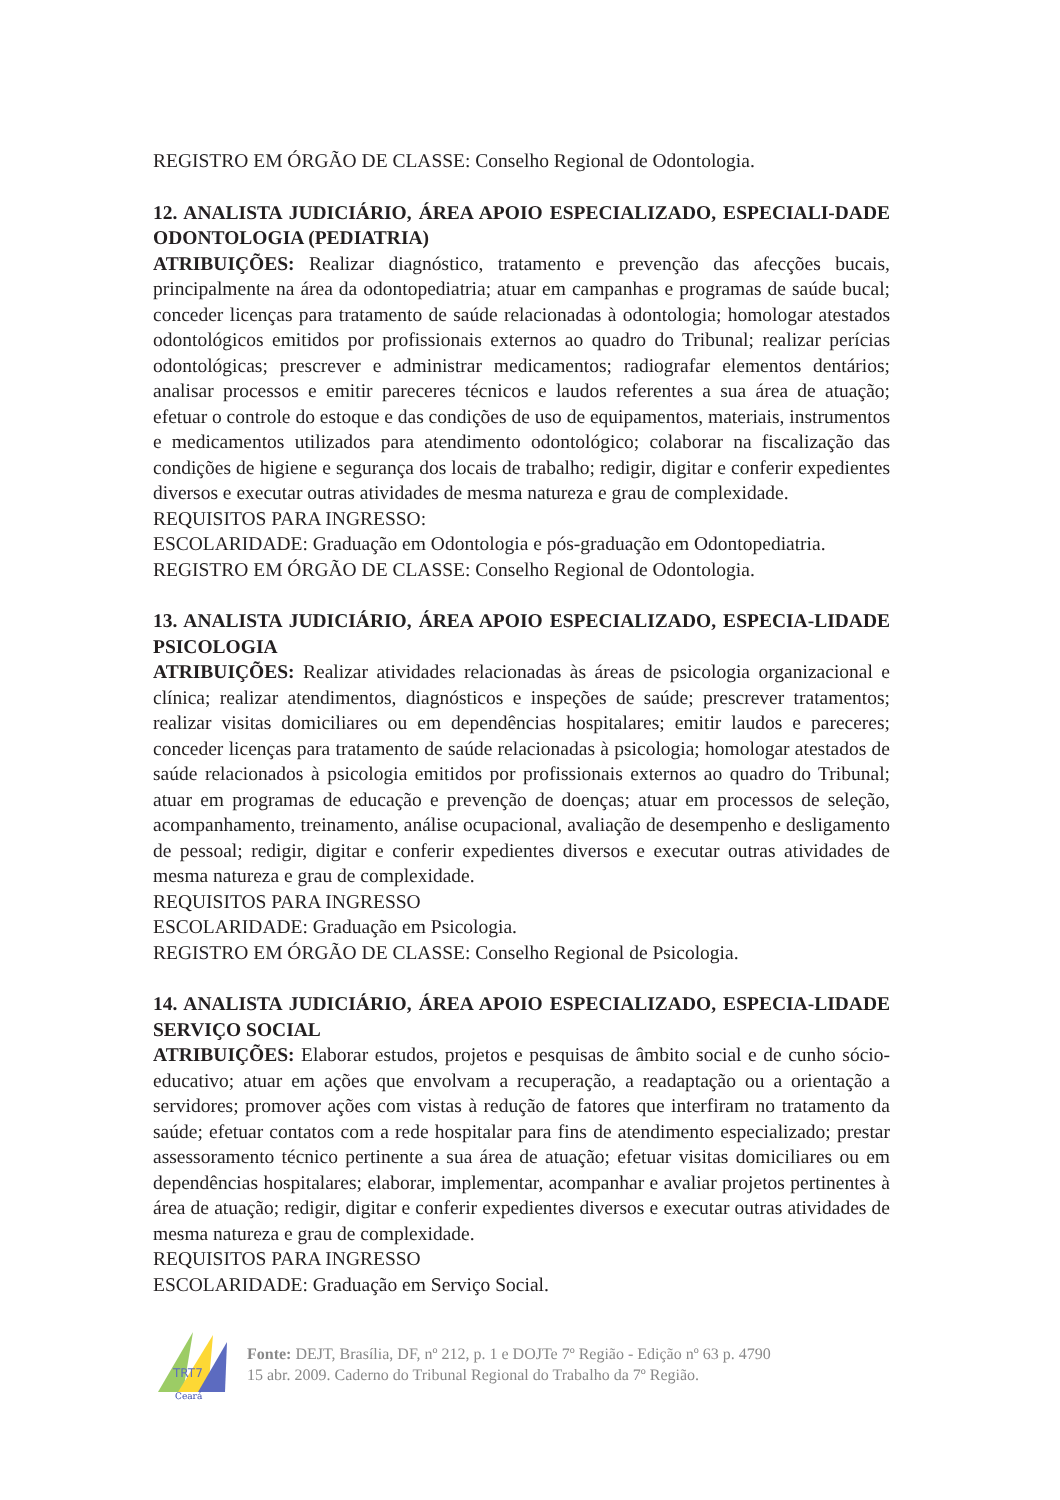REGISTRO EM ÓRGÃO DE CLASSE: Conselho Regional de Odontologia.
12. ANALISTA JUDICIÁRIO, ÁREA APOIO ESPECIALIZADO, ESPECIALI-DADE ODONTOLOGIA (PEDIATRIA)
ATRIBUIÇÕES: Realizar diagnóstico, tratamento e prevenção das afecções bucais, principalmente na área da odontopediatria; atuar em campanhas e programas de saúde bucal; conceder licenças para tratamento de saúde relacionadas à odontologia; homologar atestados odontológicos emitidos por profissionais externos ao quadro do Tribunal; realizar perícias odontológicas; prescrever e administrar medicamentos; radiografar elementos dentários; analisar processos e emitir pareceres técnicos e laudos referentes a sua área de atuação; efetuar o controle do estoque e das condições de uso de equipamentos, materiais, instrumentos e medicamentos utilizados para atendimento odontológico; colaborar na fiscalização das condições de higiene e segurança dos locais de trabalho; redigir, digitar e conferir expedientes diversos e executar outras atividades de mesma natureza e grau de complexidade.
REQUISITOS PARA INGRESSO:
ESCOLARIDADE: Graduação em Odontologia e pós-graduação em Odontopediatria.
REGISTRO EM ÓRGÃO DE CLASSE: Conselho Regional de Odontologia.
13. ANALISTA JUDICIÁRIO, ÁREA APOIO ESPECIALIZADO, ESPECIA-LIDADE PSICOLOGIA
ATRIBUIÇÕES: Realizar atividades relacionadas às áreas de psicologia organizacional e clínica; realizar atendimentos, diagnósticos e inspeções de saúde; prescrever tratamentos; realizar visitas domiciliares ou em dependências hospitalares; emitir laudos e pareceres; conceder licenças para tratamento de saúde relacionadas à psicologia; homologar atestados de saúde relacionados à psicologia emitidos por profissionais externos ao quadro do Tribunal; atuar em programas de educação e prevenção de doenças; atuar em processos de seleção, acompanhamento, treinamento, análise ocupacional, avaliação de desempenho e desligamento de pessoal; redigir, digitar e conferir expedientes diversos e executar outras atividades de mesma natureza e grau de complexidade.
REQUISITOS PARA INGRESSO
ESCOLARIDADE: Graduação em Psicologia.
REGISTRO EM ÓRGÃO DE CLASSE: Conselho Regional de Psicologia.
14. ANALISTA JUDICIÁRIO, ÁREA APOIO ESPECIALIZADO, ESPECIA-LIDADE SERVIÇO SOCIAL
ATRIBUIÇÕES: Elaborar estudos, projetos e pesquisas de âmbito social e de cunho sócio-educativo; atuar em ações que envolvam a recuperação, a readaptação ou a orientação a servidores; promover ações com vistas à redução de fatores que interfiram no tratamento da saúde; efetuar contatos com a rede hospitalar para fins de atendimento especializado; prestar assessoramento técnico pertinente a sua área de atuação; efetuar visitas domiciliares ou em dependências hospitalares; elaborar, implementar, acompanhar e avaliar projetos pertinentes à área de atuação; redigir, digitar e conferir expedientes diversos e executar outras atividades de mesma natureza e grau de complexidade.
REQUISITOS PARA INGRESSO
ESCOLARIDADE: Graduação em Serviço Social.
TRT7
Ceará
Fonte: DEJT, Brasília, DF, nº 212, p. 1 e DOJTe 7º Região - Edição nº 63 p. 4790
15 abr. 2009. Caderno do Tribunal Regional do Trabalho da 7º Região.